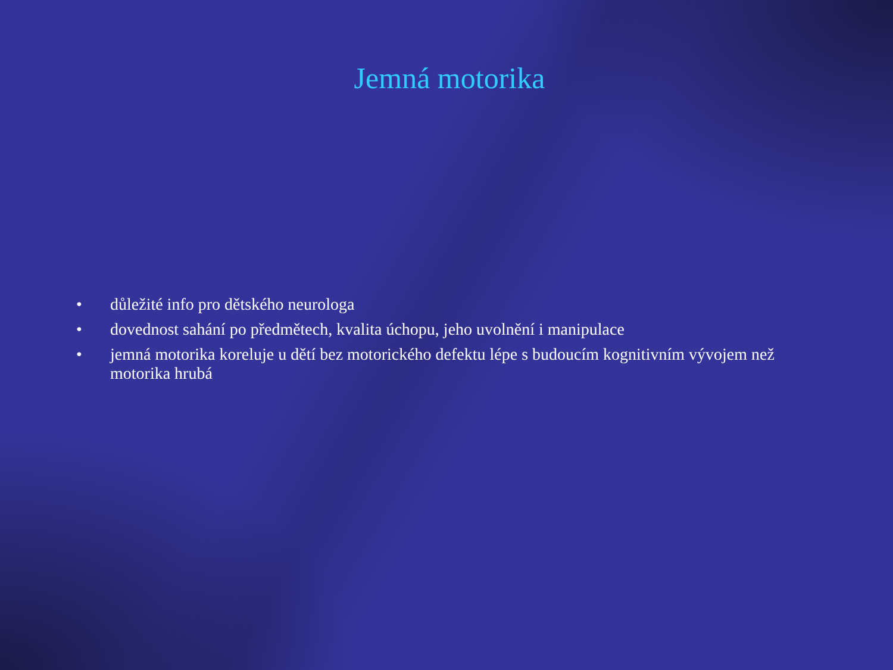Jemná motorika
• důležité info pro dětského neurologa
• dovednost sahání po předmětech, kvalita úchopu, jeho uvolnění i manipulace
• jemná motorika koreluje u dětí bez motorického defektu lépe s budoucím kognitivním vývojem než motorika hrubá